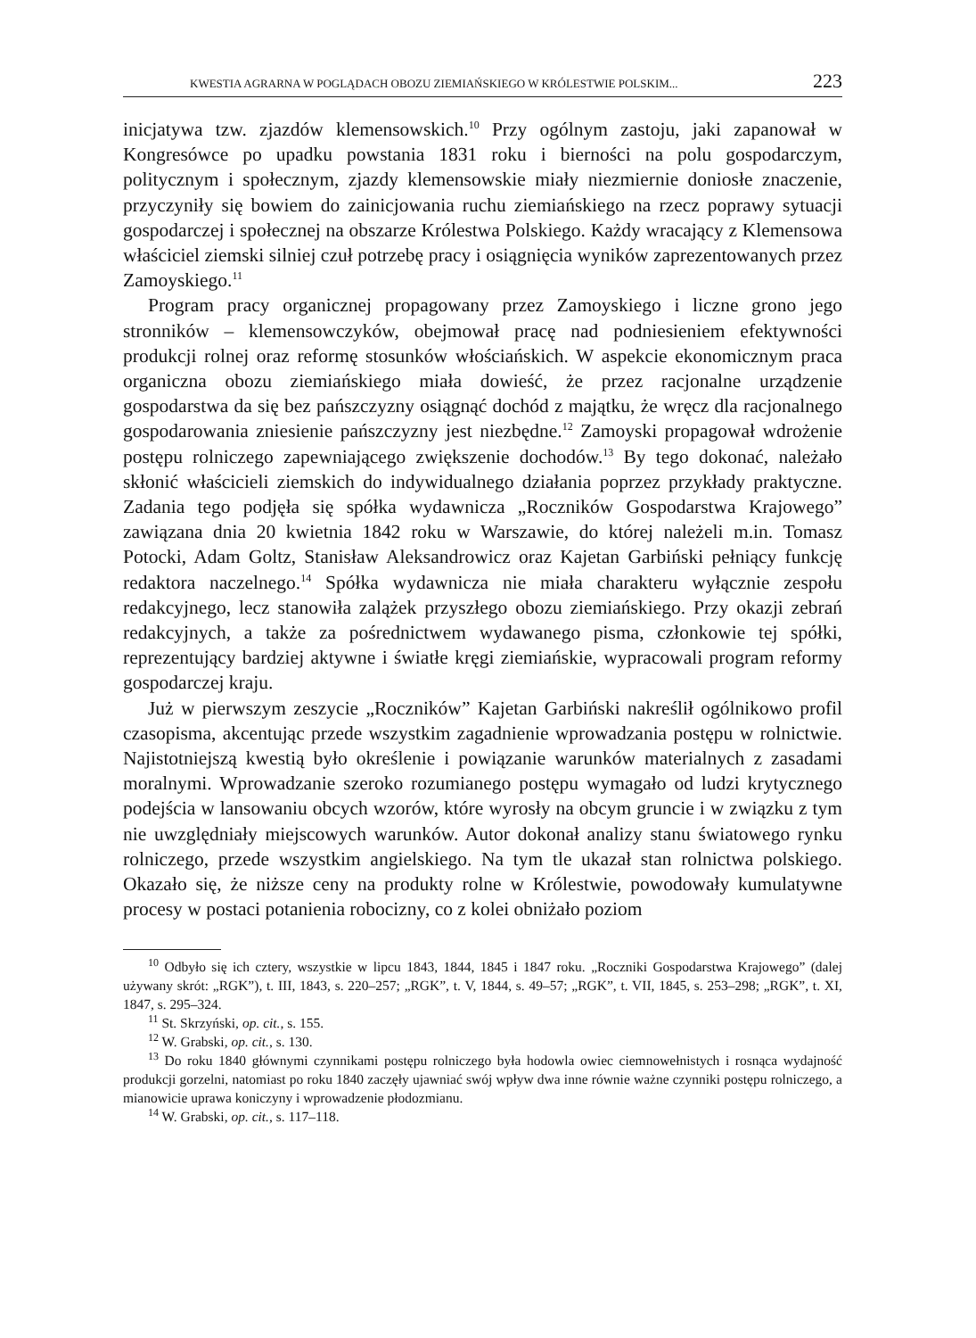KWESTIA AGRARNA W POGLĄDACH OBOZU ZIEMIAŃSKIEGO W KRÓLESTWIE POLSKIM... 223
inicjatywa tzw. zjazdów klemensowskich.<sup>10</sup> Przy ogólnym zastoju, jaki zapanował w Kongresówce po upadku powstania 1831 roku i bierności na polu gospodarczym, politycznym i społecznym, zjazdy klemensowskie miały niezmiernie doniosłe znaczenie, przyczyniły się bowiem do zainicjowania ruchu ziemiańskiego na rzecz poprawy sytuacji gospodarczej i społecznej na obszarze Królestwa Polskiego. Każdy wracający z Klemensowa właściciel ziemski silniej czuł potrzebę pracy i osiągnięcia wyników zaprezentowanych przez Zamoyskiego.<sup>11</sup>
Program pracy organicznej propagowany przez Zamoyskiego i liczne grono jego stronników – klemensowczyków, obejmował pracę nad podniesieniem efektywności produkcji rolnej oraz reformę stosunków włościańskich. W aspekcie ekonomicznym praca organiczna obozu ziemiańskiego miała dowieść, że przez racjonalne urządzenie gospodarstwa da się bez pańszczyzny osiągnąć dochód z majątku, że wręcz dla racjonalnego gospodarowania zniesienie pańszczyzny jest niezbędne.<sup>12</sup> Zamoyski propagował wdrożenie postępu rolniczego zapewniającego zwiększenie dochodów.<sup>13</sup> By tego dokonać, należało skłonić właścicieli ziemskich do indywidualnego działania poprzez przykłady praktyczne. Zadania tego podjęła się spółka wydawnicza „Roczników Gospodarstwa Krajowego” zawiązana dnia 20 kwietnia 1842 roku w Warszawie, do której należeli m.in. Tomasz Potocki, Adam Goltz, Stanisław Aleksandrowicz oraz Kajetan Garbiński pełniący funkcję redaktora naczelnego.<sup>14</sup> Spółka wydawnicza nie miała charakteru wyłącznie zespołu redakcyjnego, lecz stanowiła zalążek przyszłego obozu ziemiańskiego. Przy okazji zebrań redakcyjnych, a także za pośrednictwem wydawanego pisma, członkowie tej spółki, reprezentujący bardziej aktywne i światłe kręgi ziemiańskie, wypracowali program reformy gospodarczej kraju.
Już w pierwszym zeszycie „Roczników” Kajetan Garbiński nakreślił ogólnikowo profil czasopisma, akcentując przede wszystkim zagadnienie wprowadzania postępu w rolnictwie. Najistotniejszą kwestią było określenie i powiązanie warunków materialnych z zasadami moralnymi. Wprowadzanie szeroko rozumianego postępu wymagało od ludzi krytycznego podejścia w lansowaniu obcych wzorów, które wyrosły na obcym gruncie i w związku z tym nie uwzględniały miejscowych warunków. Autor dokonał analizy stanu światowego rynku rolniczego, przede wszystkim angielskiego. Na tym tle ukazał stan rolnictwa polskiego. Okazało się, że niższe ceny na produkty rolne w Królestwie, powodowały kumulatywne procesy w postaci potanienia robocizny, co z kolei obniżało poziom
<sup>10</sup> Odbyło się ich cztery, wszystkie w lipcu 1843, 1844, 1845 i 1847 roku. „Roczniki Gospodarstwa Krajowego” (dalej używany skrót: „RGK”), t. III, 1843, s. 220–257; „RGK”, t. V, 1844, s. 49–57; „RGK”, t. VII, 1845, s. 253–298; „RGK”, t. XI, 1847, s. 295–324.
<sup>11</sup> St. Skrzyński, op. cit., s. 155.
<sup>12</sup> W. Grabski, op. cit., s. 130.
<sup>13</sup> Do roku 1840 głównymi czynnikami postępu rolniczego była hodowla owiec ciemnowełnistych i rosnąca wydajność produkcji gorzelni, natomiast po roku 1840 zaczęły ujawniać swój wpływ dwa inne równie ważne czynniki postępu rolniczego, a mianowicie uprawa koniczyny i wprowadzenie płodozmianu.
<sup>14</sup> W. Grabski, op. cit., s. 117–118.